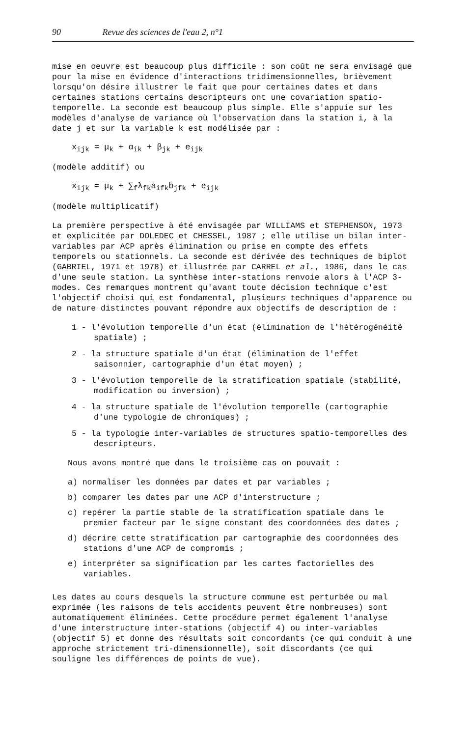90 Revue des sciences de l'eau 2, n°1
mise en oeuvre est beaucoup plus difficile : son coût ne sera envisagé que pour la mise en évidence d'interactions tridimensionnelles, brièvement lorsqu'on désire illustrer le fait que pour certaines dates et dans certaines stations certains descripteurs ont une covariation spatio-temporelle. La seconde est beaucoup plus simple. Elle s'appuie sur les modèles d'analyse de variance où l'observation dans la station i, à la date j et sur la variable k est modélisée par :
x<sub>ijk</sub> = μ<sub>k</sub> + α<sub>ik</sub> + β<sub>jk</sub> + e<sub>ijk</sub>
(modèle additif) ou
x<sub>ijk</sub> = μ<sub>k</sub> + ∑<sub>f</sub>λ<sub>fk</sub>a<sub>ifk</sub>b<sub>jfk</sub> + e<sub>ijk</sub>
(modèle multiplicatif)
La première perspective à été envisagée par WILLIAMS et STEPHENSON, 1973 et explicitée par DOLEDEC et CHESSEL, 1987 ; elle utilise un bilan inter-variables par ACP après élimination ou prise en compte des effets temporels ou stationnels. La seconde est dérivée des techniques de biplot (GABRIEL, 1971 et 1978) et illustrée par CARREL et al., 1986, dans le cas d'une seule station. La synthèse inter-stations renvoie alors à l'ACP 3-modes. Ces remarques montrent qu'avant toute décision technique c'est l'objectif choisi qui est fondamental, plusieurs techniques d'apparence ou de nature distinctes pouvant répondre aux objectifs de description de :
1 - l'évolution temporelle d'un état (élimination de l'hétérogénéité spatiale) ;
2 - la structure spatiale d'un état (élimination de l'effet saisonnier, cartographie d'un état moyen) ;
3 - l'évolution temporelle de la stratification spatiale (stabilité, modification ou inversion) ;
4 - la structure spatiale de l'évolution temporelle (cartographie d'une typologie de chroniques) ;
5 - la typologie inter-variables de structures spatio-temporelles des descripteurs.
Nous avons montré que dans le troisième cas on pouvait :
a) normaliser les données par dates et par variables ;
b) comparer les dates par une ACP d'interstructure ;
c) repérer la partie stable de la stratification spatiale dans le premier facteur par le signe constant des coordonnées des dates ;
d) décrire cette stratification par cartographie des coordonnées des stations d'une ACP de compromis ;
e) interpréter sa signification par les cartes factorielles des variables.
Les dates au cours desquels la structure commune est perturbée ou mal exprimée (les raisons de tels accidents peuvent être nombreuses) sont automatiquement éliminées. Cette procédure permet également l'analyse d'une interstructure inter-stations (objectif 4) ou inter-variables (objectif 5) et donne des résultats soit concordants (ce qui conduit à une approche strictement tri-dimensionnelle), soit discordants (ce qui souligne les différences de points de vue).